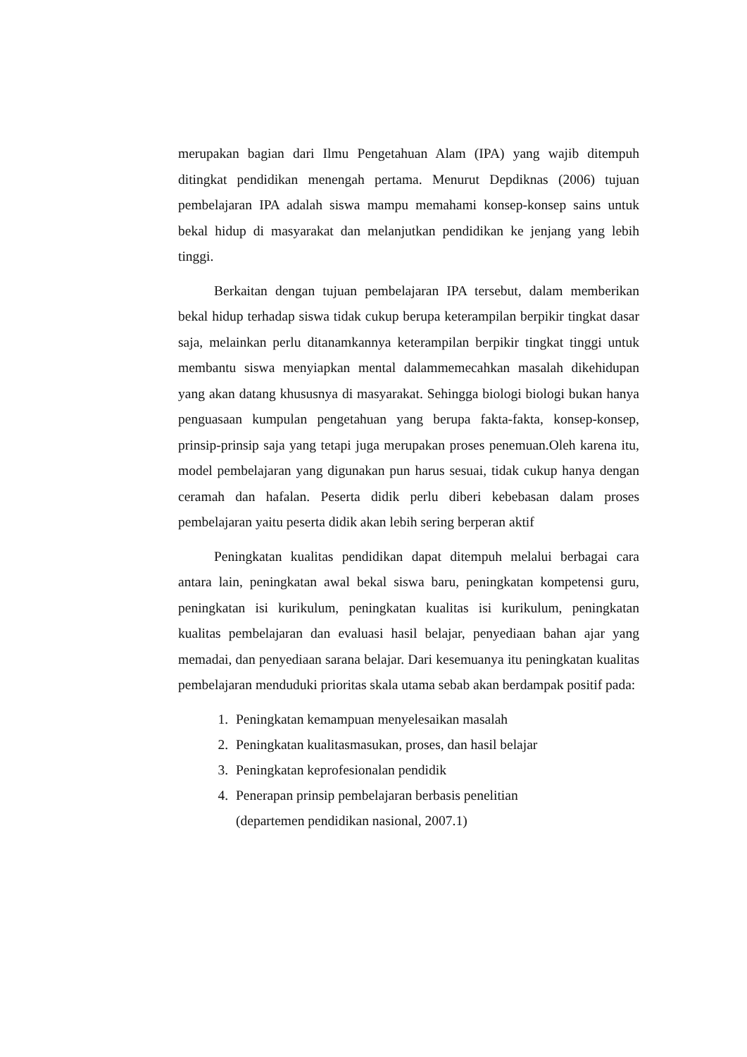merupakan bagian dari Ilmu Pengetahuan Alam (IPA) yang wajib ditempuh ditingkat pendidikan menengah pertama. Menurut Depdiknas (2006) tujuan pembelajaran IPA adalah siswa mampu memahami konsep-konsep sains untuk bekal hidup di masyarakat dan melanjutkan pendidikan ke jenjang yang lebih tinggi.
Berkaitan dengan tujuan pembelajaran IPA tersebut, dalam memberikan bekal hidup terhadap siswa tidak cukup berupa keterampilan berpikir tingkat dasar saja, melainkan perlu ditanamkannya keterampilan berpikir tingkat tinggi untuk membantu siswa menyiapkan mental dalammemecahkan masalah dikehidupan yang akan datang khususnya di masyarakat. Sehingga biologi biologi bukan hanya penguasaan kumpulan pengetahuan yang berupa fakta-fakta, konsep-konsep, prinsip-prinsip saja yang tetapi juga merupakan proses penemuan.Oleh karena itu, model pembelajaran yang digunakan pun harus sesuai, tidak cukup hanya dengan ceramah dan hafalan. Peserta didik perlu diberi kebebasan dalam proses pembelajaran yaitu peserta didik akan lebih sering berperan aktif
Peningkatan kualitas pendidikan dapat ditempuh melalui berbagai cara antara lain, peningkatan awal bekal siswa baru, peningkatan kompetensi guru, peningkatan isi kurikulum, peningkatan kualitas isi kurikulum, peningkatan kualitas pembelajaran dan evaluasi hasil belajar, penyediaan bahan ajar yang memadai, dan penyediaan sarana belajar. Dari kesemuanya itu peningkatan kualitas pembelajaran menduduki prioritas skala utama sebab akan berdampak positif pada:
1. Peningkatan kemampuan menyelesaikan masalah
2. Peningkatan kualitasmasukan, proses, dan hasil belajar
3. Peningkatan keprofesionalan pendidik
4. Penerapan prinsip pembelajaran berbasis penelitian
(departemen pendidikan nasional, 2007.1)